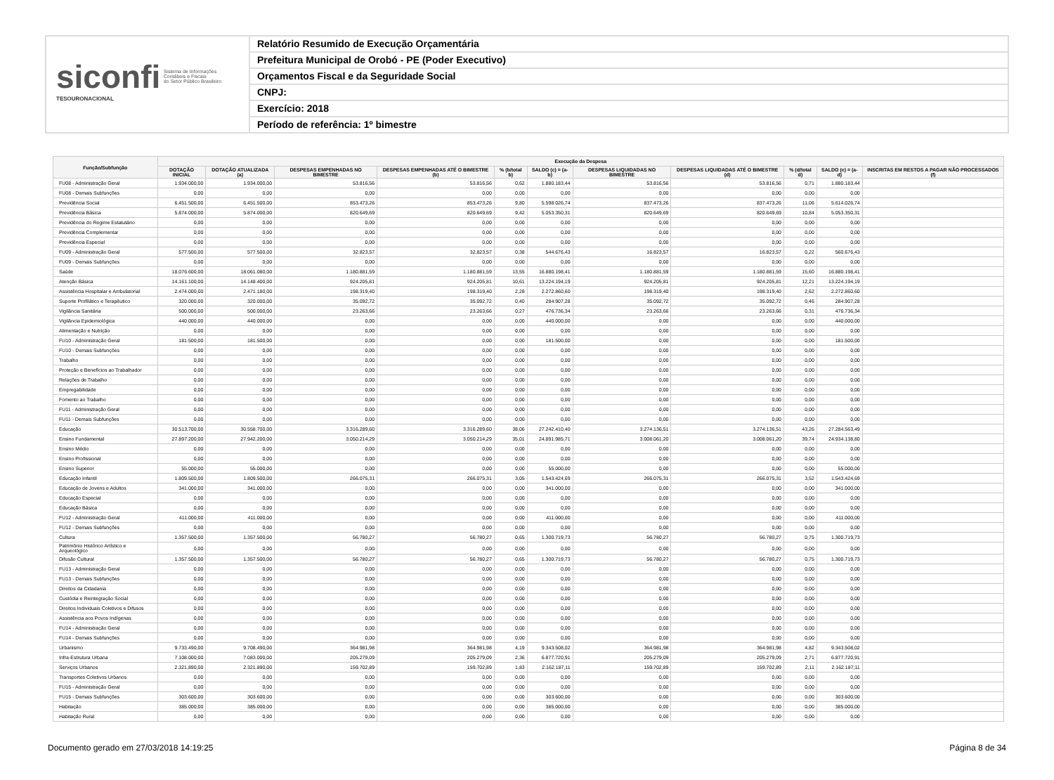siconfi Sistema de Informações
Contábeis e Fiscais
do Setor Público Brasileiro
TESOURONACIONAL
Relatório Resumido de Execução Orçamentária
Prefeitura Municipal de Orobó - PE (Poder Executivo)
Orçamentos Fiscal e da Seguridade Social
CNPJ:
Exercício: 2018
Período de referência: 1º bimestre
| Função/Subfunção | Execução da Despesa | | | | | | | | | | |
| --- | --- | --- | --- | --- | --- | --- | --- | --- | --- | --- | --- |
| | DOTAÇÃO INICIAL | DOTAÇÃO ATUALIZADA (a) | DESPESAS EMPENHADAS NO BIMESTRE | DESPESAS EMPENHADAS ATÉ O BIMESTRE (b) | % (b/total b) | SALDO (c) = (a-b) | DESPESAS LIQUIDADAS NO BIMESTRE | DESPESAS LIQUIDADAS ATÉ O BIMESTRE (d) | % (d/total d) | SALDO (e) = (a-d) | INSCRITAS EM RESTOS A PAGAR NÃO PROCESSADOS (f) |
| FU08 - Administração Geral | 1.934.000,00 | 1.934.000,00 | 53.816,56 | 53.816,56 | 0,62 | 1.880.183,44 | 53.816,56 | 53.816,56 | 0,71 | 1.880.183,44 | |
| FU08 - Demais Subfunções | 0,00 | 0,00 | 0,00 | 0,00 | 0,00 | 0,00 | 0,00 | 0,00 | 0,00 | 0,00 | |
| Previdência Social | 6.451.500,00 | 6.451.500,00 | 853.473,26 | 853.473,26 | 9,80 | 5.598.026,74 | 837.473,26 | 837.473,26 | 11,06 | 5.614.026,74 | |
| Previdência Básica | 5.874.000,00 | 5.874.000,00 | 820.649,69 | 820.649,69 | 9,42 | 5.053.350,31 | 820.649,69 | 820.649,69 | 10,84 | 5.053.350,31 | |
| Previdência do Regime Estatutário | 0,00 | 0,00 | 0,00 | 0,00 | 0,00 | 0,00 | 0,00 | 0,00 | 0,00 | 0,00 | |
| Previdência Complementar | 0,00 | 0,00 | 0,00 | 0,00 | 0,00 | 0,00 | 0,00 | 0,00 | 0,00 | 0,00 | |
| Previdência Especial | 0,00 | 0,00 | 0,00 | 0,00 | 0,00 | 0,00 | 0,00 | 0,00 | 0,00 | 0,00 | |
| FU09 - Administração Geral | 577.500,00 | 577.500,00 | 32.823,57 | 32.823,57 | 0,38 | 544.676,43 | 16.823,57 | 16.823,57 | 0,22 | 560.676,43 | |
| FU09 - Demais Subfunções | 0,00 | 0,00 | 0,00 | 0,00 | 0,00 | 0,00 | 0,00 | 0,00 | 0,00 | 0,00 | |
| Saúde | 18.076.600,00 | 18.061.080,00 | 1.180.881,59 | 1.180.881,59 | 13,55 | 16.880.198,41 | 1.180.881,59 | 1.180.881,59 | 15,60 | 16.880.198,41 | |
| Atenção Básica | 14.161.100,00 | 14.148.400,00 | 924.205,81 | 924.205,81 | 10,61 | 13.224.194,19 | 924.205,81 | 924.205,81 | 12,21 | 13.224.194,19 | |
| Assistência Hospitalar e Ambulatorial | 2.474.000,00 | 2.471.180,00 | 198.319,40 | 198.319,40 | 2,28 | 2.272.860,60 | 198.319,40 | 198.319,40 | 2,62 | 2.272.860,60 | |
| Suporte Profilático e Terapêutico | 320.000,00 | 320.000,00 | 35.092,72 | 35.092,72 | 0,40 | 284.907,28 | 35.092,72 | 35.092,72 | 0,46 | 284.907,28 | |
| Vigilância Sanitária | 500.000,00 | 500.000,00 | 23.263,66 | 23.263,66 | 0,27 | 476.736,34 | 23.263,66 | 23.263,66 | 0,31 | 476.736,34 | |
| Vigilância Epidemiológica | 440.000,00 | 440.000,00 | 0,00 | 0,00 | 0,00 | 440.000,00 | 0,00 | 0,00 | 0,00 | 440.000,00 | |
| Alimentação e Nutrição | 0,00 | 0,00 | 0,00 | 0,00 | 0,00 | 0,00 | 0,00 | 0,00 | 0,00 | 0,00 | |
| FU10 - Administração Geral | 181.500,00 | 181.500,00 | 0,00 | 0,00 | 0,00 | 181.500,00 | 0,00 | 0,00 | 0,00 | 181.500,00 | |
| FU10 - Demais Subfunções | 0,00 | 0,00 | 0,00 | 0,00 | 0,00 | 0,00 | 0,00 | 0,00 | 0,00 | 0,00 | |
| Trabalho | 0,00 | 0,00 | 0,00 | 0,00 | 0,00 | 0,00 | 0,00 | 0,00 | 0,00 | 0,00 | |
| Proteção e Benefícios ao Trabalhador | 0,00 | 0,00 | 0,00 | 0,00 | 0,00 | 0,00 | 0,00 | 0,00 | 0,00 | 0,00 | |
| Relações de Trabalho | 0,00 | 0,00 | 0,00 | 0,00 | 0,00 | 0,00 | 0,00 | 0,00 | 0,00 | 0,00 | |
| Empregabilidade | 0,00 | 0,00 | 0,00 | 0,00 | 0,00 | 0,00 | 0,00 | 0,00 | 0,00 | 0,00 | |
| Fomento ao Trabalho | 0,00 | 0,00 | 0,00 | 0,00 | 0,00 | 0,00 | 0,00 | 0,00 | 0,00 | 0,00 | |
| FU11 - Administração Geral | 0,00 | 0,00 | 0,00 | 0,00 | 0,00 | 0,00 | 0,00 | 0,00 | 0,00 | 0,00 | |
| FU11 - Demais Subfunções | 0,00 | 0,00 | 0,00 | 0,00 | 0,00 | 0,00 | 0,00 | 0,00 | 0,00 | 0,00 | |
| Educação | 30.513.700,00 | 30.558.700,00 | 3.316.289,60 | 3.316.289,60 | 38,06 | 27.242.410,40 | 3.274.136,51 | 3.274.136,51 | 43,26 | 27.284.563,49 | |
| Ensino Fundamental | 27.897.200,00 | 27.942.200,00 | 3.050.214,29 | 3.050.214,29 | 35,01 | 24.891.985,71 | 3.008.061,20 | 3.008.061,20 | 39,74 | 24.934.138,80 | |
| Ensino Médio | 0,00 | 0,00 | 0,00 | 0,00 | 0,00 | 0,00 | 0,00 | 0,00 | 0,00 | 0,00 | |
| Ensino Profissional | 0,00 | 0,00 | 0,00 | 0,00 | 0,00 | 0,00 | 0,00 | 0,00 | 0,00 | 0,00 | |
| Ensino Superior | 55.000,00 | 55.000,00 | 0,00 | 0,00 | 0,00 | 55.000,00 | 0,00 | 0,00 | 0,00 | 55.000,00 | |
| Educação Infantil | 1.809.500,00 | 1.809.500,00 | 266.075,31 | 266.075,31 | 3,05 | 1.543.424,69 | 266.075,31 | 266.075,31 | 3,52 | 1.543.424,69 | |
| Educação de Jovens e Adultos | 341.000,00 | 341.000,00 | 0,00 | 0,00 | 0,00 | 341.000,00 | 0,00 | 0,00 | 0,00 | 341.000,00 | |
| Educação Especial | 0,00 | 0,00 | 0,00 | 0,00 | 0,00 | 0,00 | 0,00 | 0,00 | 0,00 | 0,00 | |
| Educação Básica | 0,00 | 0,00 | 0,00 | 0,00 | 0,00 | 0,00 | 0,00 | 0,00 | 0,00 | 0,00 | |
| FU12 - Administração Geral | 411.000,00 | 411.000,00 | 0,00 | 0,00 | 0,00 | 411.000,00 | 0,00 | 0,00 | 0,00 | 411.000,00 | |
| FU12 - Demais Subfunções | 0,00 | 0,00 | 0,00 | 0,00 | 0,00 | 0,00 | 0,00 | 0,00 | 0,00 | 0,00 | |
| Cultura | 1.357.500,00 | 1.357.500,00 | 56.780,27 | 56.780,27 | 0,65 | 1.300.719,73 | 56.780,27 | 56.780,27 | 0,75 | 1.300.719,73 | |
| Patrimônio Histórico Artístico e Arqueológico | 0,00 | 0,00 | 0,00 | 0,00 | 0,00 | 0,00 | 0,00 | 0,00 | 0,00 | 0,00 | |
| Difusão Cultural | 1.357.500,00 | 1.357.500,00 | 56.780,27 | 56.780,27 | 0,65 | 1.300.719,73 | 56.780,27 | 56.780,27 | 0,75 | 1.300.719,73 | |
| FU13 - Administração Geral | 0,00 | 0,00 | 0,00 | 0,00 | 0,00 | 0,00 | 0,00 | 0,00 | 0,00 | 0,00 | |
| FU13 - Demais Subfunções | 0,00 | 0,00 | 0,00 | 0,00 | 0,00 | 0,00 | 0,00 | 0,00 | 0,00 | 0,00 | |
| Direitos da Cidadania | 0,00 | 0,00 | 0,00 | 0,00 | 0,00 | 0,00 | 0,00 | 0,00 | 0,00 | 0,00 | |
| Custódia e Reintegração Social | 0,00 | 0,00 | 0,00 | 0,00 | 0,00 | 0,00 | 0,00 | 0,00 | 0,00 | 0,00 | |
| Direitos Individuais Coletivos e Difusos | 0,00 | 0,00 | 0,00 | 0,00 | 0,00 | 0,00 | 0,00 | 0,00 | 0,00 | 0,00 | |
| Assistência aos Povos Indígenas | 0,00 | 0,00 | 0,00 | 0,00 | 0,00 | 0,00 | 0,00 | 0,00 | 0,00 | 0,00 | |
| FU14 - Administração Geral | 0,00 | 0,00 | 0,00 | 0,00 | 0,00 | 0,00 | 0,00 | 0,00 | 0,00 | 0,00 | |
| FU14 - Demais Subfunções | 0,00 | 0,00 | 0,00 | 0,00 | 0,00 | 0,00 | 0,00 | 0,00 | 0,00 | 0,00 | |
| Urbanismo | 9.733.490,00 | 9.708.490,00 | 364.981,98 | 364.981,98 | 4,19 | 9.343.508,02 | 364.981,98 | 364.981,98 | 4,82 | 9.343.508,02 | |
| Infra-Estrutura Urbana | 7.108.000,00 | 7.083.000,00 | 205.279,09 | 205.279,09 | 2,36 | 6.877.720,91 | 205.279,09 | 205.279,09 | 2,71 | 6.877.720,91 | |
| Serviços Urbanos | 2.321.890,00 | 2.321.890,00 | 159.702,89 | 159.702,89 | 1,83 | 2.162.187,11 | 159.702,89 | 159.702,89 | 2,11 | 2.162.187,11 | |
| Transportes Coletivos Urbanos | 0,00 | 0,00 | 0,00 | 0,00 | 0,00 | 0,00 | 0,00 | 0,00 | 0,00 | 0,00 | |
| FU15 - Administração Geral | 0,00 | 0,00 | 0,00 | 0,00 | 0,00 | 0,00 | 0,00 | 0,00 | 0,00 | 0,00 | |
| FU15 - Demais Subfunções | 303.600,00 | 303.600,00 | 0,00 | 0,00 | 0,00 | 303.600,00 | 0,00 | 0,00 | 0,00 | 303.600,00 | |
| Habitação | 385.000,00 | 385.000,00 | 0,00 | 0,00 | 0,00 | 385.000,00 | 0,00 | 0,00 | 0,00 | 385.000,00 | |
| Habitação Rural | 0,00 | 0,00 | 0,00 | 0,00 | 0,00 | 0,00 | 0,00 | 0,00 | 0,00 | 0,00 | |
Documento gerado em 27/03/2018 14:19:25 Página 8 de 34